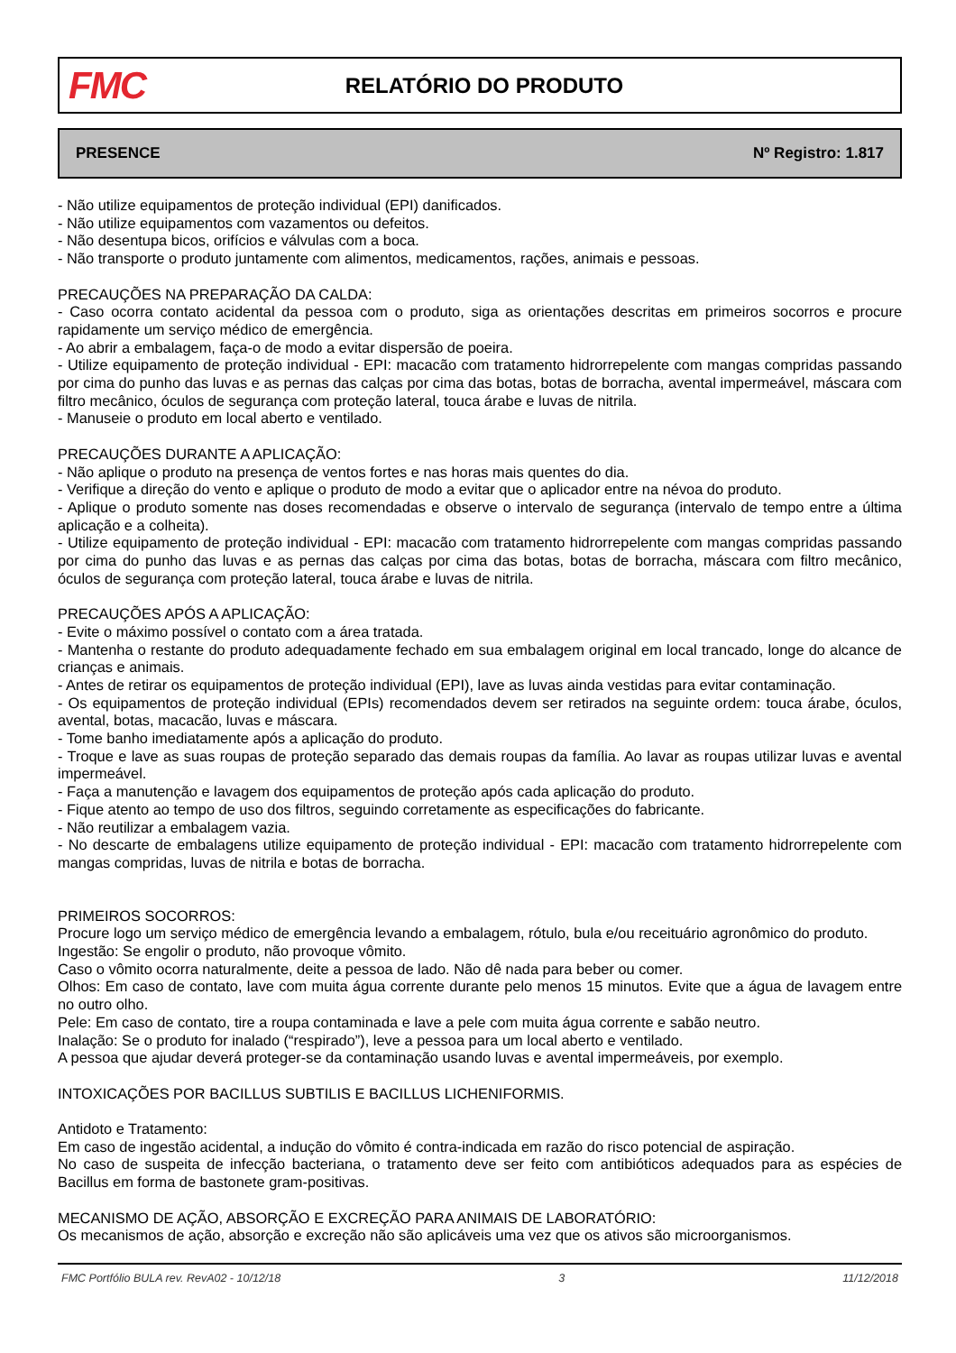FMC
RELATÓRIO DO PRODUTO
PRESENCE Nº Registro: 1.817
- Não utilize equipamentos de proteção individual (EPI) danificados.
- Não utilize equipamentos com vazamentos ou defeitos.
- Não desentupa bicos, orifícios e válvulas com a boca.
- Não transporte o produto juntamente com alimentos, medicamentos, rações, animais e pessoas.
PRECAUÇÕES NA PREPARAÇÃO DA CALDA:
- Caso ocorra contato acidental da pessoa com o produto, siga as orientações descritas em primeiros socorros e procure rapidamente um serviço médico de emergência.
- Ao abrir a embalagem, faça-o de modo a evitar dispersão de poeira.
- Utilize equipamento de proteção individual - EPI: macacão com tratamento hidrorrepelente com mangas compridas passando por cima do punho das luvas e as pernas das calças por cima das botas, botas de borracha, avental impermeável, máscara com filtro mecânico, óculos de segurança com proteção lateral, touca árabe e luvas de nitrila.
- Manuseie o produto em local aberto e ventilado.
PRECAUÇÕES DURANTE A APLICAÇÃO:
- Não aplique o produto na presença de ventos fortes e nas horas mais quentes do dia.
- Verifique a direção do vento e aplique o produto de modo a evitar que o aplicador entre na névoa do produto.
- Aplique o produto somente nas doses recomendadas e observe o intervalo de segurança (intervalo de tempo entre a última aplicação e a colheita).
- Utilize equipamento de proteção individual - EPI: macacão com tratamento hidrorrepelente com mangas compridas passando por cima do punho das luvas e as pernas das calças por cima das botas, botas de borracha, máscara com filtro mecânico, óculos de segurança com proteção lateral, touca árabe e luvas de nitrila.
PRECAUÇÕES APÓS A APLICAÇÃO:
- Evite o máximo possível o contato com a área tratada.
- Mantenha o restante do produto adequadamente fechado em sua embalagem original em local trancado, longe do alcance de crianças e animais.
- Antes de retirar os equipamentos de proteção individual (EPI), lave as luvas ainda vestidas para evitar contaminação.
- Os equipamentos de proteção individual (EPIs) recomendados devem ser retirados na seguinte ordem: touca árabe, óculos, avental, botas, macacão, luvas e máscara.
- Tome banho imediatamente após a aplicação do produto.
- Troque e lave as suas roupas de proteção separado das demais roupas da família. Ao lavar as roupas utilizar luvas e avental impermeável.
- Faça a manutenção e lavagem dos equipamentos de proteção após cada aplicação do produto.
- Fique atento ao tempo de uso dos filtros, seguindo corretamente as especificações do fabricante.
- Não reutilizar a embalagem vazia.
- No descarte de embalagens utilize equipamento de proteção individual - EPI: macacão com tratamento hidrorrepelente com mangas compridas, luvas de nitrila e botas de borracha.
PRIMEIROS SOCORROS:
Procure logo um serviço médico de emergência levando a embalagem, rótulo, bula e/ou receituário agronômico do produto.
Ingestão: Se engolir o produto, não provoque vômito.
Caso o vômito ocorra naturalmente, deite a pessoa de lado. Não dê nada para beber ou comer.
Olhos: Em caso de contato, lave com muita água corrente durante pelo menos 15 minutos. Evite que a água de lavagem entre no outro olho.
Pele: Em caso de contato, tire a roupa contaminada e lave a pele com muita água corrente e sabão neutro.
Inalação: Se o produto for inalado (“respirado”), leve a pessoa para um local aberto e ventilado.
A pessoa que ajudar deverá proteger-se da contaminação usando luvas e avental impermeáveis, por exemplo.
INTOXICAÇÕES POR BACILLUS SUBTILIS E BACILLUS LICHENIFORMIS.
Antidoto e Tratamento:
Em caso de ingestão acidental, a indução do vômito é contra-indicada em razão do risco potencial de aspiração.
No caso de suspeita de infecção bacteriana, o tratamento deve ser feito com antibióticos adequados para as espécies de Bacillus em forma de bastonete gram-positivas.
MECANISMO DE AÇÃO, ABSORÇÃO E EXCREÇÃO PARA ANIMAIS DE LABORATÓRIO:
Os mecanismos de ação, absorção e excreção não são aplicáveis uma vez que os ativos são microorganismos.
FMC Portfólio BULA rev. RevA02 - 10/12/18 3 11/12/2018